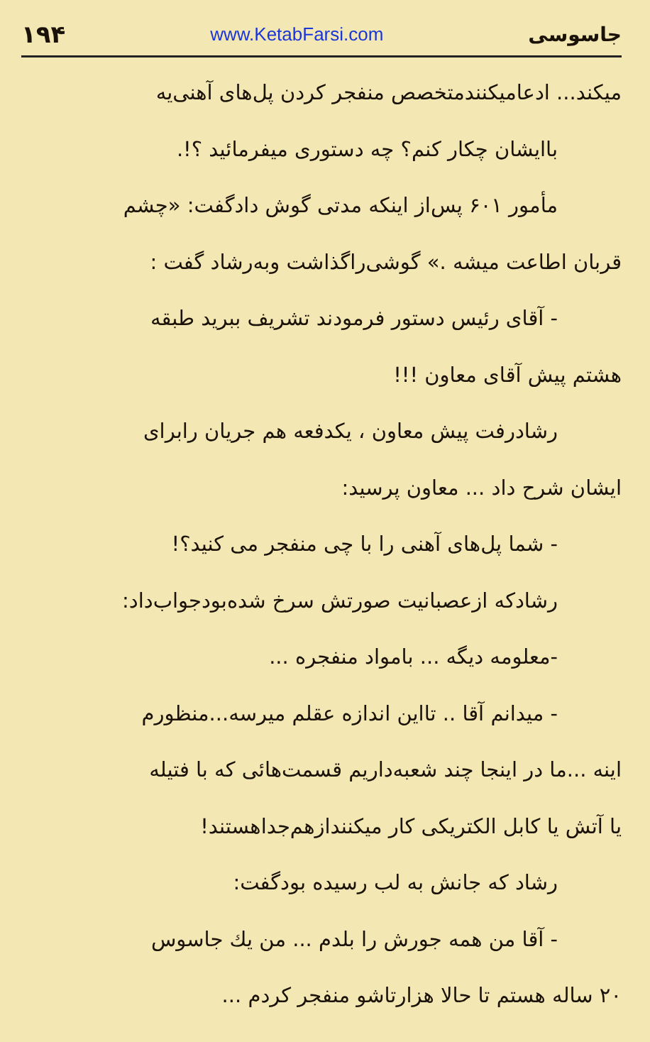۱۹۴ www.KetabFarsi.com جاسوسی
میکند... ادعامیکنندمتخصص منفجر کردن پل‌های آهنی‌یه
باایشان چکار کنم؟ چه دستوری میفرمائید ؟!.
مأمور ۶۰۱ پس‌از اینکه مدتی گوش دادگفت: «چشم
قربان اطاعت میشه .» گوشی‌راگذاشت وبه‌رشاد گفت :
- آقای رئیس دستور فرمودند تشریف ببرید طبقه
هشتم پیش آقای معاون !!!
رشادرفت پیش معاون ، یکدفعه هم جریان رابرای
ایشان شرح داد ... معاون پرسید:
- شما پل‌های آهنی را با چی منفجر می کنید؟!
رشادکه ازعصبانیت صورتش سرخ شده‌بودجواب‌داد:
-معلومه دیگه ... بامواد منفجره ...
- میدانم آقا .. تااین اندازه عقلم میرسه...منظورم
اینه ...ما در اینجا چند شعبه‌داریم قسمت‌هائی که با فتیله
یا آتش یا کابل الکتریکی کار میکنندازهم‌جداهستند!
رشاد که جانش به لب رسیده بودگفت:
- آقا من همه جورش را بلدم ... من یك جاسوس
۲۰ ساله هستم تا حالا هزارتاشو منفجر کردم ...